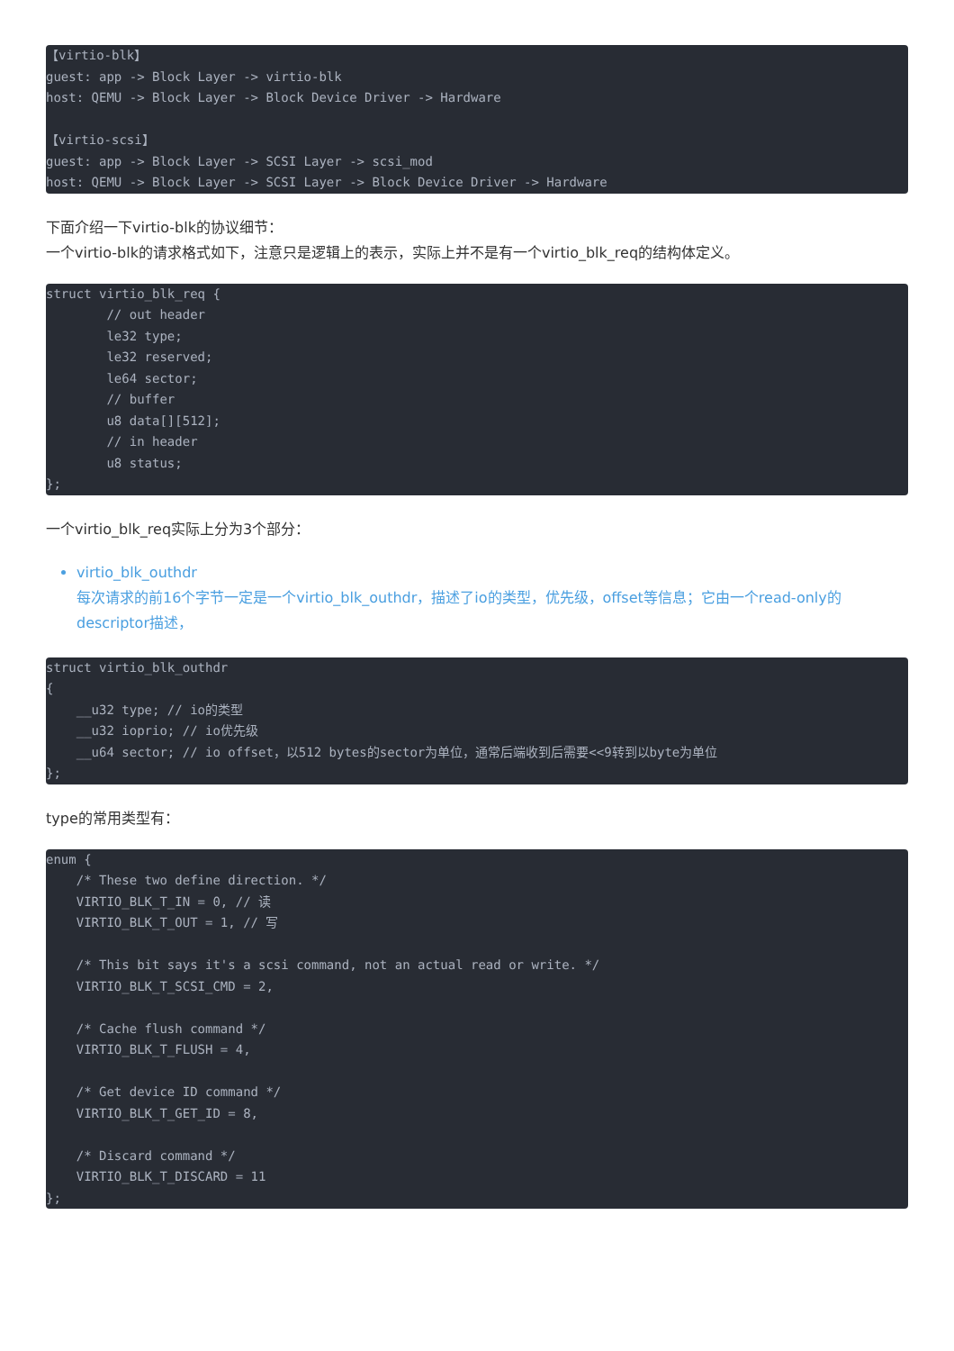【virtio-blk】
guest: app -> Block Layer -> virtio-blk
host: QEMU -> Block Layer -> Block Device Driver -> Hardware

【virtio-scsi】
guest: app -> Block Layer -> SCSI Layer -> scsi_mod
host: QEMU -> Block Layer -> SCSI Layer -> Block Device Driver -> Hardware
下面介绍一下virtio-blk的协议细节：
一个virtio-blk的请求格式如下，注意只是逻辑上的表示，实际上并不是有一个virtio_blk_req的结构体定义。
struct virtio_blk_req {
        // out header
        le32 type;
        le32 reserved;
        le64 sector;
        // buffer
        u8 data[][512];
        // in header
        u8 status;
};
一个virtio_blk_req实际上分为3个部分：
virtio_blk_outhdr
每次请求的前16个字节一定是一个virtio_blk_outhdr，描述了io的类型，优先级，offset等信息；它由一个read-only的descriptor描述，
struct virtio_blk_outhdr
{
    __u32 type; // io的类型
    __u32 ioprio; // io优先级
    __u64 sector; // io offset，以512 bytes的sector为单位，通常后端收到后需要<<9转到以byte为单位
};
type的常用类型有：
enum {
    /* These two define direction. */
    VIRTIO_BLK_T_IN = 0, // 读
    VIRTIO_BLK_T_OUT = 1, // 写

    /* This bit says it's a scsi command, not an actual read or write. */
    VIRTIO_BLK_T_SCSI_CMD = 2,

    /* Cache flush command */
    VIRTIO_BLK_T_FLUSH = 4,

    /* Get device ID command */
    VIRTIO_BLK_T_GET_ID = 8,

    /* Discard command */
    VIRTIO_BLK_T_DISCARD = 11
};